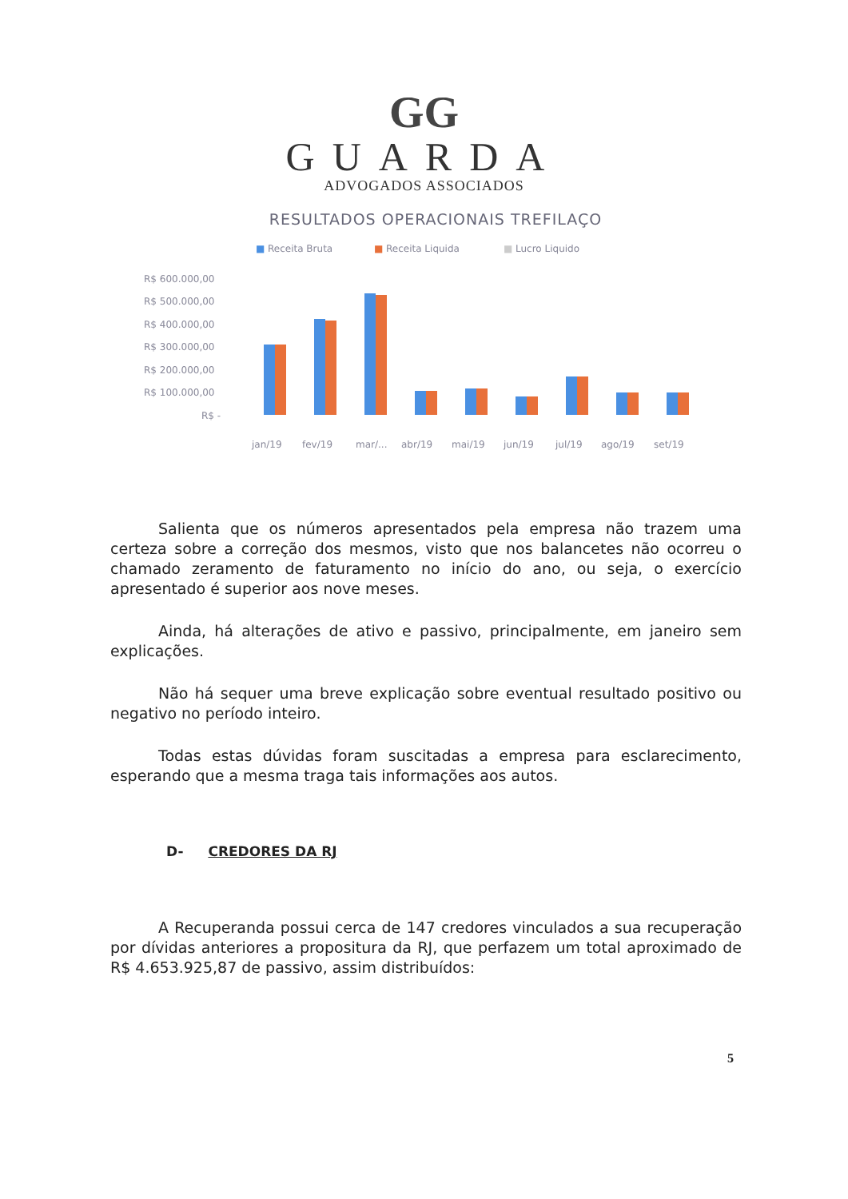GG
GUARDA
ADVOGADOS ASSOCIADOS
RESULTADOS OPERACIONAIS TREFILAÇO
■
Receita Bruta
■
Receita Liquida
■
Lucro Liquido
R$ 600.000,00
R$ 500.000,00
R$ 400.000,00
R$ 300.000,00
R$ 200.000,00
R$ 100.000,00
R$ -
jan/19
fev/19
mar/...
abr/19
mai/19
jun/19
jul/19
ago/19
set/19
Salienta que os números apresentados pela empresa não trazem uma certeza sobre a correção dos mesmos, visto que nos balancetes não ocorreu o chamado zeramento de faturamento no início do ano, ou seja, o exercício apresentado é superior aos nove meses.
Ainda, há alterações de ativo e passivo, principalmente, em janeiro sem explicações.
Não há sequer uma breve explicação sobre eventual resultado positivo ou negativo no período inteiro.
Todas estas dúvidas foram suscitadas a empresa para esclarecimento, esperando que a mesma traga tais informações aos autos.
D- CREDORES DA RJ
A Recuperanda possui cerca de 147 credores vinculados a sua recuperação por dívidas anteriores a propositura da RJ, que perfazem um total aproximado de R$ 4.653.925,87 de passivo, assim distribuídos:
5